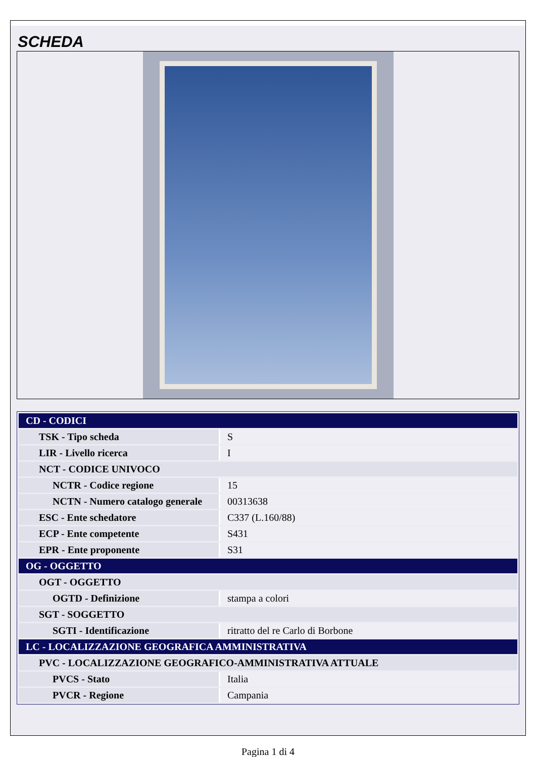SCHEDA
| CD - CODICI | |
| TSK - Tipo scheda | S |
| LIR - Livello ricerca | I |
| NCT - CODICE UNIVOCO | |
| NCTR - Codice regione | 15 |
| NCTN - Numero catalogo generale | 00313638 |
| ESC - Ente schedatore | C337 (L.160/88) |
| ECP - Ente competente | S431 |
| EPR - Ente proponente | S31 |
| OG - OGGETTO | |
| OGT - OGGETTO | |
| OGTD - Definizione | stampa a colori |
| SGT - SOGGETTO | |
| SGTI - Identificazione | ritratto del re Carlo di Borbone |
| LC - LOCALIZZAZIONE GEOGRAFICA AMMINISTRATIVA | |
| PVC - LOCALIZZAZIONE GEOGRAFICO-AMMINISTRATIVA ATTUALE | |
| PVCS - Stato | Italia |
| PVCR - Regione | Campania |
Pagina 1 di 4